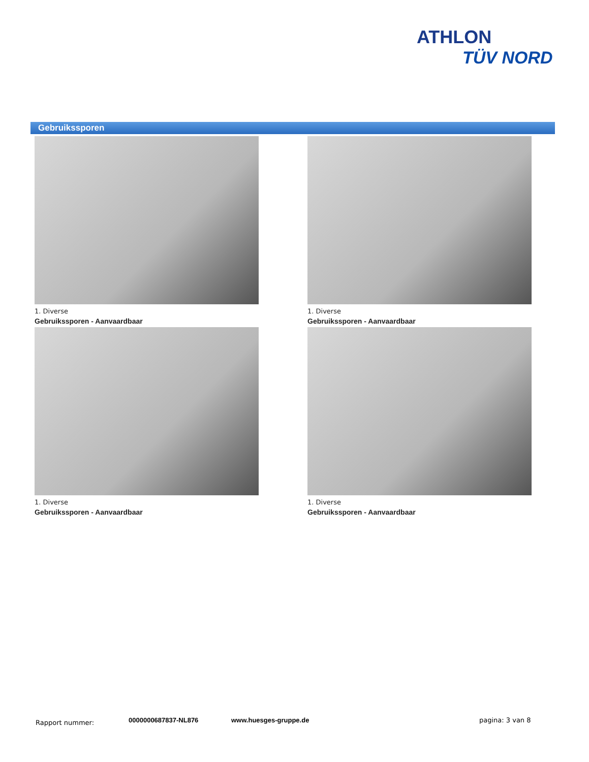ATHLON
TÜV NORD
Gebruikssporen
1. Diverse
Gebruikssporen - Aanvaardbaar
1. Diverse
Gebruikssporen - Aanvaardbaar
1. Diverse
Gebruikssporen - Aanvaardbaar
1. Diverse
Gebruikssporen - Aanvaardbaar
Rapport nummer: 0000000687837-NL876 www.huesges-gruppe.de pagina: 3 van 8